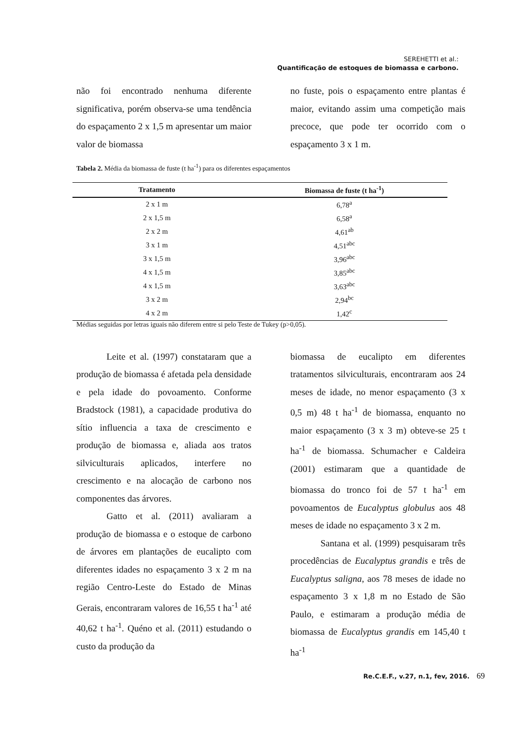SEREHETTI et al.:
Quantificação de estoques de biomassa e carbono.
não foi encontrado nenhuma diferente significativa, porém observa-se uma tendência do espaçamento 2 x 1,5 m apresentar um maior valor de biomassa
no fuste, pois o espaçamento entre plantas é maior, evitando assim uma competição mais precoce, que pode ter ocorrido com o espaçamento 3 x 1 m.
Tabela 2. Média da biomassa de fuste (t ha<sup>-1</sup>) para os diferentes espaçamentos
| Tratamento | Biomassa de fuste (t ha<sup>-1</sup>) |
| --- | --- |
| 2 x 1 m | 6,78<sup>a</sup> |
| 2 x 1,5 m | 6,58<sup>a</sup> |
| 2 x 2 m | 4,61<sup>ab</sup> |
| 3 x 1 m | 4,51<sup>abc</sup> |
| 3 x 1,5 m | 3,96<sup>abc</sup> |
| 4 x 1,5 m | 3,85<sup>abc</sup> |
| 4 x 1,5 m | 3,63<sup>abc</sup> |
| 3 x 2 m | 2,94<sup>bc</sup> |
| 4 x 2 m | 1,42<sup>c</sup> |
Médias seguidas por letras iguais não diferem entre si pelo Teste de Tukey (p>0,05).
Leite et al. (1997) constataram que a produção de biomassa é afetada pela densidade e pela idade do povoamento. Conforme Bradstock (1981), a capacidade produtiva do sítio influencia a taxa de crescimento e produção de biomassa e, aliada aos tratos silviculturais aplicados, interfere no crescimento e na alocação de carbono nos componentes das árvores.
Gatto et al. (2011) avaliaram a produção de biomassa e o estoque de carbono de árvores em plantações de eucalipto com diferentes idades no espaçamento 3 x 2 m na região Centro-Leste do Estado de Minas Gerais, encontraram valores de 16,55 t ha<sup>-1</sup> até 40,62 t ha<sup>-1</sup>. Quéno et al. (2011) estudando o custo da produção da
biomassa de eucalipto em diferentes tratamentos silviculturais, encontraram aos 24 meses de idade, no menor espaçamento (3 x 0,5 m) 48 t ha<sup>-1</sup> de biomassa, enquanto no maior espaçamento (3 x 3 m) obteve-se 25 t ha<sup>-1</sup> de biomassa. Schumacher e Caldeira (2001) estimaram que a quantidade de biomassa do tronco foi de 57 t ha<sup>-1</sup> em povoamentos de Eucalyptus globulus aos 48 meses de idade no espaçamento 3 x 2 m.
Santana et al. (1999) pesquisaram três procedências de Eucalyptus grandis e três de Eucalyptus saligna, aos 78 meses de idade no espaçamento 3 x 1,8 m no Estado de São Paulo, e estimaram a produção média de biomassa de Eucalyptus grandis em 145,40 t ha<sup>-1</sup>
Re.C.E.F., v.27, n.1, fev, 2016. 69